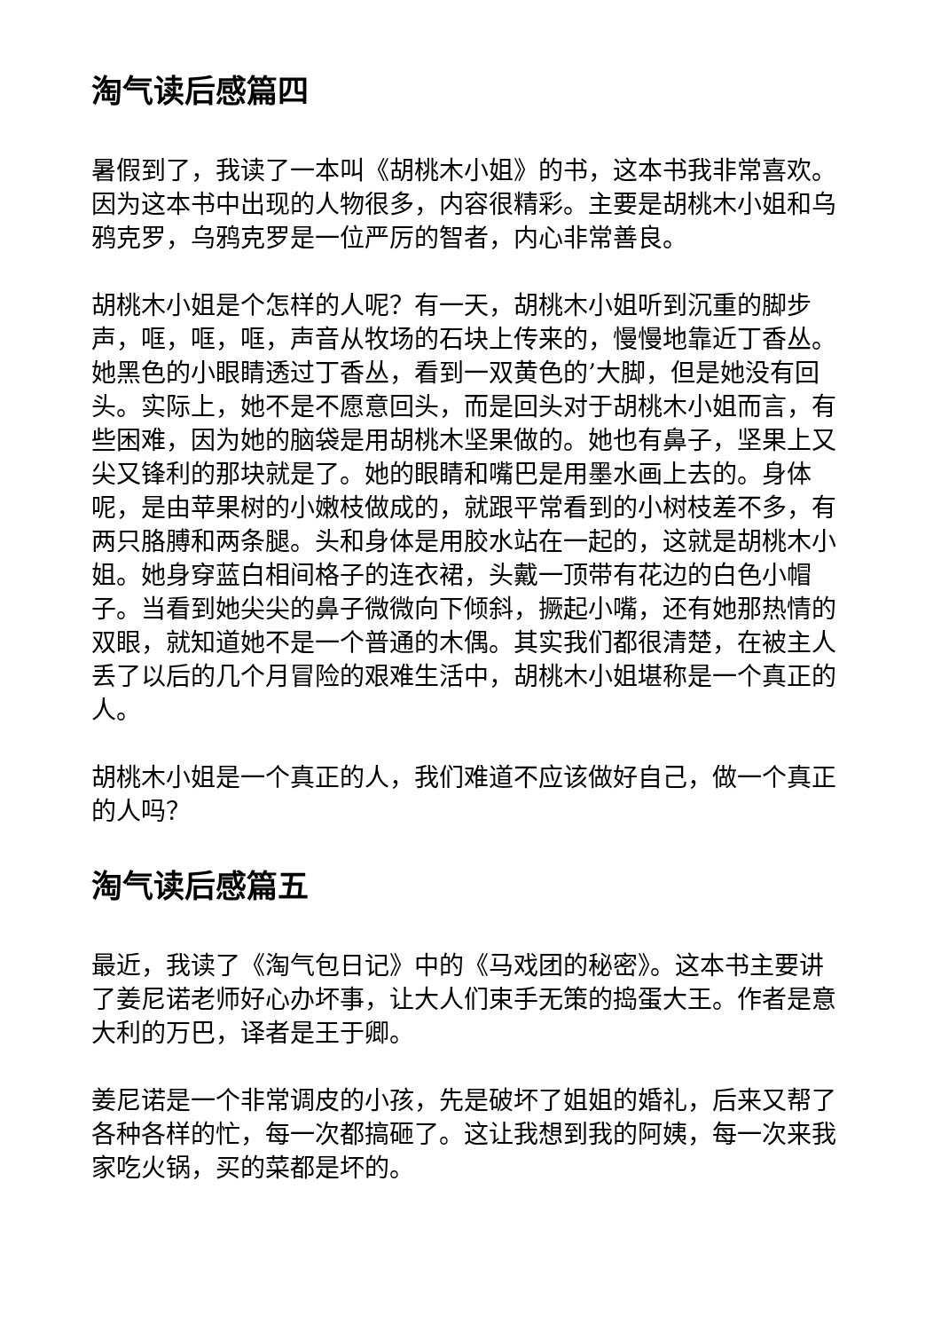淘气读后感篇四
暑假到了，我读了一本叫《胡桃木小姐》的书，这本书我非常喜欢。因为这本书中出现的人物很多，内容很精彩。主要是胡桃木小姐和乌鸦克罗，乌鸦克罗是一位严厉的智者，内心非常善良。
胡桃木小姐是个怎样的人呢？有一天，胡桃木小姐听到沉重的脚步声，哐，哐，哐，声音从牧场的石块上传来的，慢慢地靠近丁香丛。她黑色的小眼睛透过丁香丛，看到一双黄色的’大脚，但是她没有回头。实际上，她不是不愿意回头，而是回头对于胡桃木小姐而言，有些困难，因为她的脑袋是用胡桃木坚果做的。她也有鼻子，坚果上又尖又锋利的那块就是了。她的眼睛和嘴巴是用墨水画上去的。身体呢，是由苹果树的小嫩枝做成的，就跟平常看到的小树枝差不多，有两只胳膊和两条腿。头和身体是用胶水站在一起的，这就是胡桃木小姐。她身穿蓝白相间格子的连衣裙，头戴一顶带有花边的白色小帽子。当看到她尖尖的鼻子微微向下倾斜，撅起小嘴，还有她那热情的双眼，就知道她不是一个普通的木偶。其实我们都很清楚，在被主人丢了以后的几个月冒险的艰难生活中，胡桃木小姐堪称是一个真正的人。
胡桃木小姐是一个真正的人，我们难道不应该做好自己，做一个真正的人吗？
淘气读后感篇五
最近，我读了《淘气包日记》中的《马戏团的秘密》。这本书主要讲了姜尼诺老师好心办坏事，让大人们束手无策的捣蛋大王。作者是意大利的万巴，译者是王于卿。
姜尼诺是一个非常调皮的小孩，先是破坏了姐姐的婚礼，后来又帮了各种各样的忙，每一次都搞砸了。这让我想到我的阿姨，每一次来我家吃火锅，买的菜都是坏的。